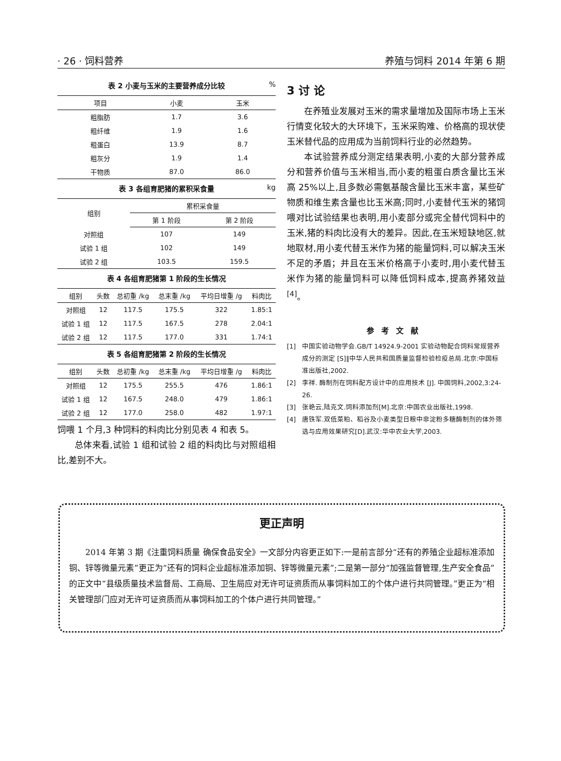· 26 · 饲料营养 养殖与饲料 2014 年第 6 期
表 2 小麦与玉米的主要营养成分比较%
| 项目 | 小麦 | 玉米 |
| --- | --- | --- |
| 粗脂肪 | 1.7 | 3.6 |
| 粗纤维 | 1.9 | 1.6 |
| 粗蛋白 | 13.9 | 8.7 |
| 粗灰分 | 1.9 | 1.4 |
| 干物质 | 87.0 | 86.0 |
表 3 各组育肥猪的累积采食量 kg
| 组别 | 累积采食量 | |
| --- | --- | --- |
| | 第 1 阶段 | 第 2 阶段 |
| 对照组 | 107 | 149 |
| 试验 1 组 | 102 | 149 |
| 试验 2 组 | 103.5 | 159.5 |
表 4 各组育肥猪第 1 阶段的生长情况
| 组别 | 头数 | 总初重 /kg | 总末重 /kg | 平均日增重 /g | 料肉比 |
| --- | --- | --- | --- | --- | --- |
| 对照组 | 12 | 117.5 | 175.5 | 322 | 1.85:1 |
| 试验 1 组 | 12 | 117.5 | 167.5 | 278 | 2.04:1 |
| 试验 2 组 | 12 | 117.5 | 177.0 | 331 | 1.74:1 |
表 5 各组育肥猪第 2 阶段的生长情况
| 组别 | 头数 | 总初重 /kg | 总末重 /kg | 平均日增重 /g | 料肉比 |
| --- | --- | --- | --- | --- | --- |
| 对照组 | 12 | 175.5 | 255.5 | 476 | 1.86:1 |
| 试验 1 组 | 12 | 167.5 | 248.0 | 479 | 1.86:1 |
| 试验 2 组 | 12 | 177.0 | 258.0 | 482 | 1.97:1 |
饲喂 1 个月,3 种饲料的料肉比分别见表 4 和表 5。
总体来看,试验 1 组和试验 2 组的料肉比与对照组相比,差别不大。
3 讨 论
在养殖业发展对玉米的需求量增加及国际市场上玉米行情变化较大的大环境下，玉米采购难、价格高的现状使玉米替代品的应用成为当前饲料行业的必然趋势。
本试验营养成分测定结果表明,小麦的大部分营养成分和营养价值与玉米相当,而小麦的粗蛋白质含量比玉米高 25%以上,且多数必需氨基酸含量比玉米丰富，某些矿物质和维生素含量也比玉米高;同时,小麦替代玉米的猪饲喂对比试验结果也表明,用小麦部分或完全替代饲料中的玉米,猪的料肉比没有大的差异。因此,在玉米短缺地区,就地取材,用小麦代替玉米作为猪的能量饲料,可以解决玉米不足的矛盾；并且在玉米价格高于小麦时,用小麦代替玉米作为猪的能量饲料可以降低饲料成本,提高养猪效益<sup>[4]</sup>。
参考文献
[1] 中国实验动物学会.GB/T 14924.9-2001 实验动物配合饲料常规营养成分的测定 [S]∥中华人民共和国质量监督检验检疫总局.北京:中国标准出版社,2002.
[2] 李祥. 酶制剂在饲料配方设计中的应用技术 [J]. 中国饲料,2002,3:24-26.
[3] 张艳云,陆克文.饲料添加剂[M].北京:中国农业出版社,1998.
[4] 唐铁军.双低菜粕、稻谷及小麦类型日粮中非淀粉多糖酶制剂的体外筛选与应用效果研究[D].武汉:华中农业大学,2003.
更正声明
2014 年第 3 期《注重饲料质量 确保食品安全》一文部分内容更正如下:一是前言部分“还有的养殖企业超标准添加铜、锌等微量元素”更正为“还有的饲料企业超标准添加铜、锌等微量元素”;二是第一部分“加强监督管理,生产安全食品”的正文中“县级质量技术监督局、工商局、卫生局应对无许可证资质而从事饲料加工的个体户进行共同管理。”更正为“相关管理部门应对无许可证资质而从事饲料加工的个体户进行共同管理。”